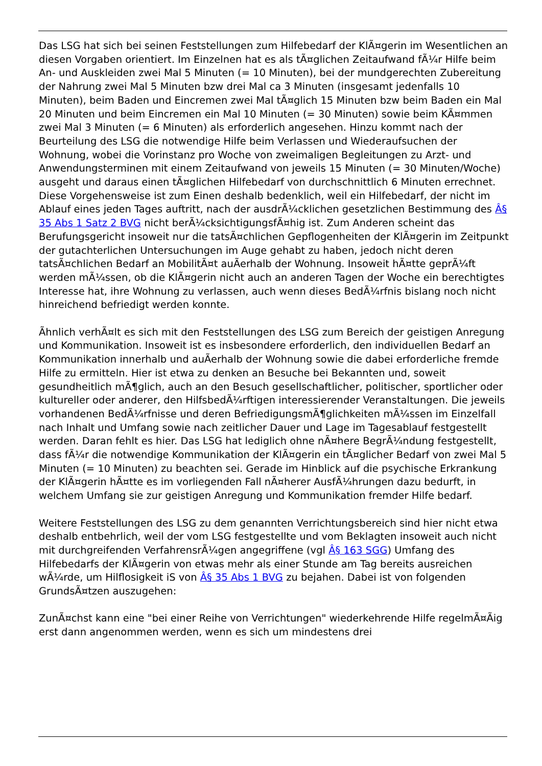Das LSG hat sich bei seinen Feststellungen zum Hilfebedarf der KlÃ¤gerin im Wesentlichen an diesen Vorgaben orientiert. Im Einzelnen hat es als tÃ¤glichen Zeitaufwand fÃ¼r Hilfe beim An- und Auskleiden zwei Mal 5 Minuten (= 10 Minuten), bei der mundgerechten Zubereitung der Nahrung zwei Mal 5 Minuten bzw drei Mal ca 3 Minuten (insgesamt jedenfalls 10 Minuten), beim Baden und Eincremen zwei Mal tÃ¤glich 15 Minuten bzw beim Baden ein Mal 20 Minuten und beim Eincremen ein Mal 10 Minuten (= 30 Minuten) sowie beim KÃ¤mmen zwei Mal 3 Minuten (= 6 Minuten) als erforderlich angesehen. Hinzu kommt nach der Beurteilung des LSG die notwendige Hilfe beim Verlassen und Wiederaufsuchen der Wohnung, wobei die Vorinstanz pro Woche von zweimaligen Begleitungen zu Arzt- und Anwendungsterminen mit einem Zeitaufwand von jeweils 15 Minuten (= 30 Minuten/Woche) ausgeht und daraus einen tÃ¤glichen Hilfebedarf von durchschnittlich 6 Minuten errechnet. Diese Vorgehensweise ist zum Einen deshalb bedenklich, weil ein Hilfebedarf, der nicht im Ablauf eines jeden Tages auftritt, nach der ausdrÃ¼cklichen gesetzlichen Bestimmung des Â§ 35 Abs 1 Satz 2 BVG nicht berÃ¼cksichtigungsfÃ¤hig ist. Zum Anderen scheint das Berufungsgericht insoweit nur die tatsÃ¤chlichen Gepflogenheiten der KlÃ¤gerin im Zeitpunkt der gutachterlichen Untersuchungen im Auge gehabt zu haben, jedoch nicht deren tatsÃ¤chlichen Bedarf an MobilitÃ¤t auÃerhalb der Wohnung. Insoweit hÃ¤tte geprÃ¼ft werden mÃ¼ssen, ob die KlÃ¤gerin nicht auch an anderen Tagen der Woche ein berechtigtes Interesse hat, ihre Wohnung zu verlassen, auch wenn dieses BedÃ¼rfnis bislang noch nicht hinreichend befriedigt werden konnte.
Ãhnlich verhÃ¤lt es sich mit den Feststellungen des LSG zum Bereich der geistigen Anregung und Kommunikation. Insoweit ist es insbesondere erforderlich, den individuellen Bedarf an Kommunikation innerhalb und auÃerhalb der Wohnung sowie die dabei erforderliche fremde Hilfe zu ermitteln. Hier ist etwa zu denken an Besuche bei Bekannten und, soweit gesundheitlich mÃ¶glich, auch an den Besuch gesellschaftlicher, politischer, sportlicher oder kultureller oder anderer, den HilfsbedÃ¼rftigen interessierender Veranstaltungen. Die jeweils vorhandenen BedÃ¼rfnisse und deren BefriedigungsmÃ¶glichkeiten mÃ¼ssen im Einzelfall nach Inhalt und Umfang sowie nach zeitlicher Dauer und Lage im Tagesablauf festgestellt werden. Daran fehlt es hier. Das LSG hat lediglich ohne nÃ¤here BegrÃ¼ndung festgestellt, dass fÃ¼r die notwendige Kommunikation der KlÃ¤gerin ein tÃ¤glicher Bedarf von zwei Mal 5 Minuten (= 10 Minuten) zu beachten sei. Gerade im Hinblick auf die psychische Erkrankung der KlÃ¤gerin hÃ¤tte es im vorliegenden Fall nÃ¤herer AusfÃ¼hrungen dazu bedurft, in welchem Umfang sie zur geistigen Anregung und Kommunikation fremder Hilfe bedarf.
Weitere Feststellungen des LSG zu dem genannten Verrichtungsbereich sind hier nicht etwa deshalb entbehrlich, weil der vom LSG festgestellte und vom Beklagten insoweit auch nicht mit durchgreifenden VerfahrensrÃ¼gen angegriffene (vgl Â§ 163 SGG) Umfang des Hilfebedarfs der KlÃ¤gerin von etwas mehr als einer Stunde am Tag bereits ausreichen wÃ¼rde, um Hilflosigkeit iS von Â§ 35 Abs 1 BVG zu bejahen. Dabei ist von folgenden GrundsÃ¤tzen auszugehen:
ZunÃ¤chst kann eine "bei einer Reihe von Verrichtungen" wiederkehrende Hilfe regelmÃ¤Ãig erst dann angenommen werden, wenn es sich um mindestens drei